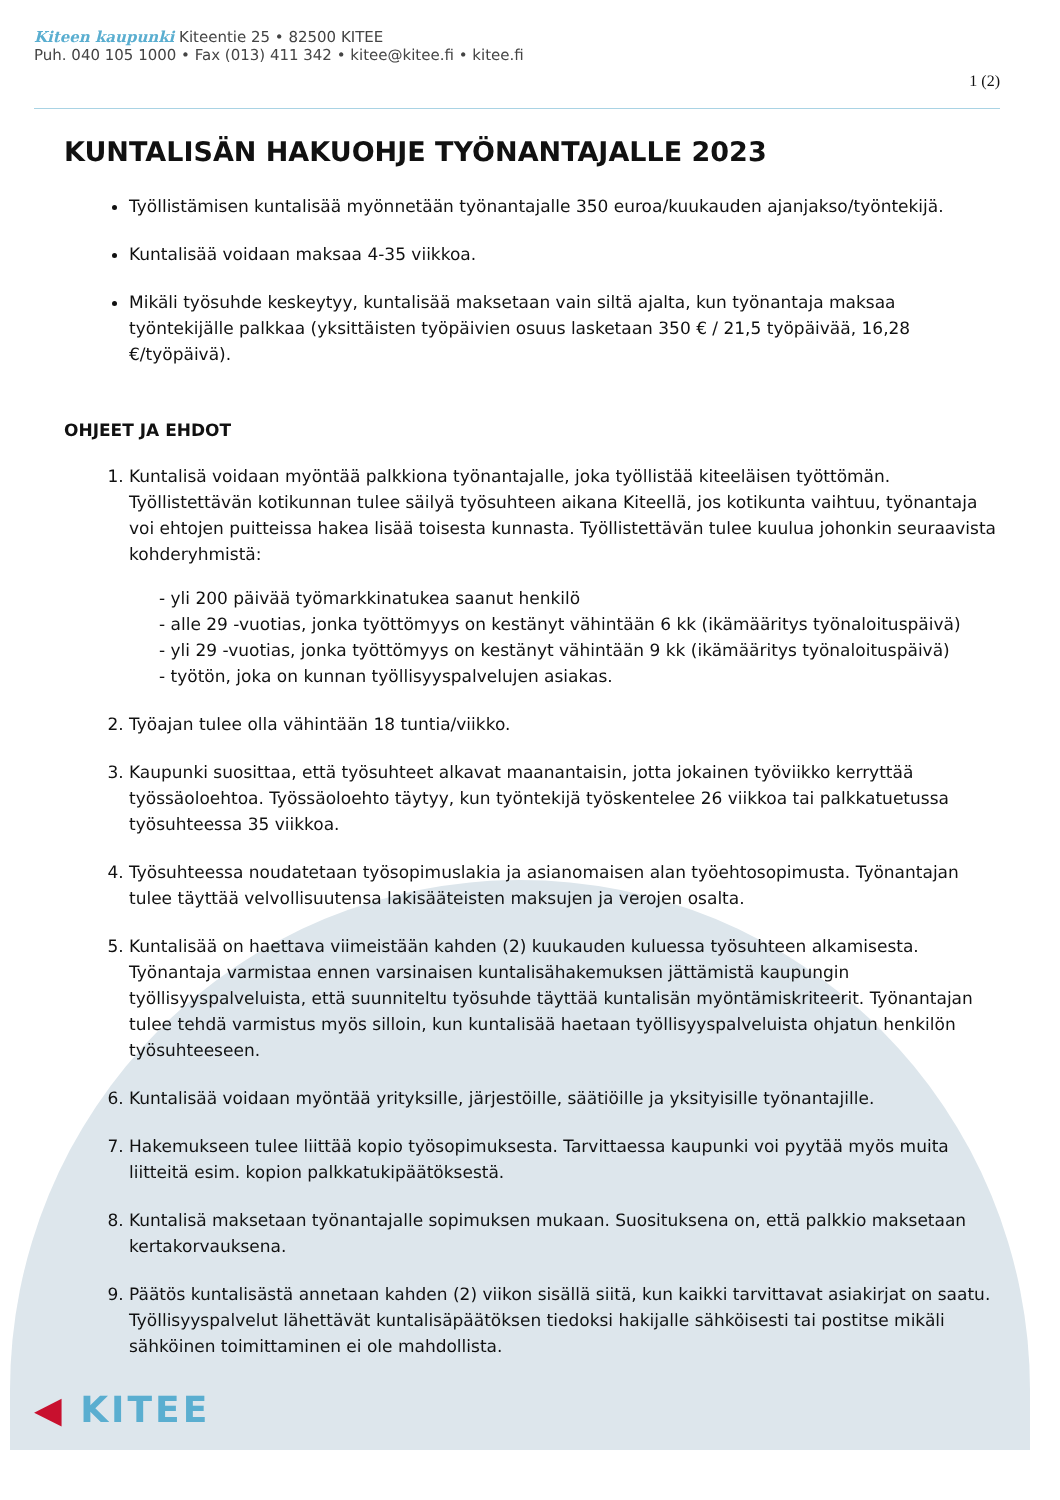Kiteen kaupunki Kiteentie 25 • 82500 KITEE
Puh. 040 105 1000 • Fax (013) 411 342 • kitee@kitee.fi • kitee.fi
1 (2)
KUNTALISÄN HAKUOHJE TYÖNANTAJALLE 2023
Työllistämisen kuntalisää myönnetään työnantajalle 350 euroa/kuukauden ajanjakso/työntekijä.
Kuntalisää voidaan maksaa 4-35 viikkoa.
Mikäli työsuhde keskeytyy, kuntalisää maksetaan vain siltä ajalta, kun työnantaja maksaa työntekijälle palkkaa (yksittäisten työpäivien osuus lasketaan 350 € / 21,5 työpäivää, 16,28 €/työpäivä).
OHJEET JA EHDOT
1. Kuntalisä voidaan myöntää palkkiona työnantajalle, joka työllistää kiteeläisen työttömän. Työllistettävän kotikunnan tulee säilyä työsuhteen aikana Kiteellä, jos kotikunta vaihtuu, työnantaja voi ehtojen puitteissa hakea lisää toisesta kunnasta. Työllistettävän tulee kuulua johonkin seuraavista kohderyhmistä:
- yli 200 päivää työmarkkinatukea saanut henkilö
- alle 29 -vuotias, jonka työttömyys on kestänyt vähintään 6 kk (ikämääritys työnaloituspäivä)
- yli 29 -vuotias, jonka työttömyys on kestänyt vähintään 9 kk (ikämääritys työnaloituspäivä)
- työtön, joka on kunnan työllisyyspalvelujen asiakas.
2. Työajan tulee olla vähintään 18 tuntia/viikko.
3. Kaupunki suosittaa, että työsuhteet alkavat maanantaisin, jotta jokainen työviikko kerryttää työssäoloehtoa. Työssäoloehto täytyy, kun työntekijä työskentelee 26 viikkoa tai palkkatuetussa työsuhteessa 35 viikkoa.
4. Työsuhteessa noudatetaan työsopimuslakia ja asianomaisen alan työehtosopimusta. Työnantajan tulee täyttää velvollisuutensa lakisääteisten maksujen ja verojen osalta.
5. Kuntalisää on haettava viimeistään kahden (2) kuukauden kuluessa työsuhteen alkamisesta. Työnantaja varmistaa ennen varsinaisen kuntalisähakemuksen jättämistä kaupungin työllisyyspalveluista, että suunniteltu työsuhde täyttää kuntalisän myöntämiskriteerit. Työnantajan tulee tehdä varmistus myös silloin, kun kuntalisää haetaan työllisyyspalveluista ohjatun henkilön työsuhteeseen.
6. Kuntalisää voidaan myöntää yrityksille, järjestöille, säätiöille ja yksityisille työnantajille.
7. Hakemukseen tulee liittää kopio työsopimuksesta. Tarvittaessa kaupunki voi pyytää myös muita liitteitä esim. kopion palkkatukipäätöksestä.
8. Kuntalisä maksetaan työnantajalle sopimuksen mukaan. Suosituksena on, että palkkio maksetaan kertakorvauksena.
9. Päätös kuntalisästä annetaan kahden (2) viikon sisällä siitä, kun kaikki tarvittavat asiakirjat on saatu. Työllisyyspalvelut lähettävät kuntalisäpäätöksen tiedoksi hakijalle sähköisesti tai postitse mikäli sähköinen toimittaminen ei ole mahdollista.
◀ KITEE